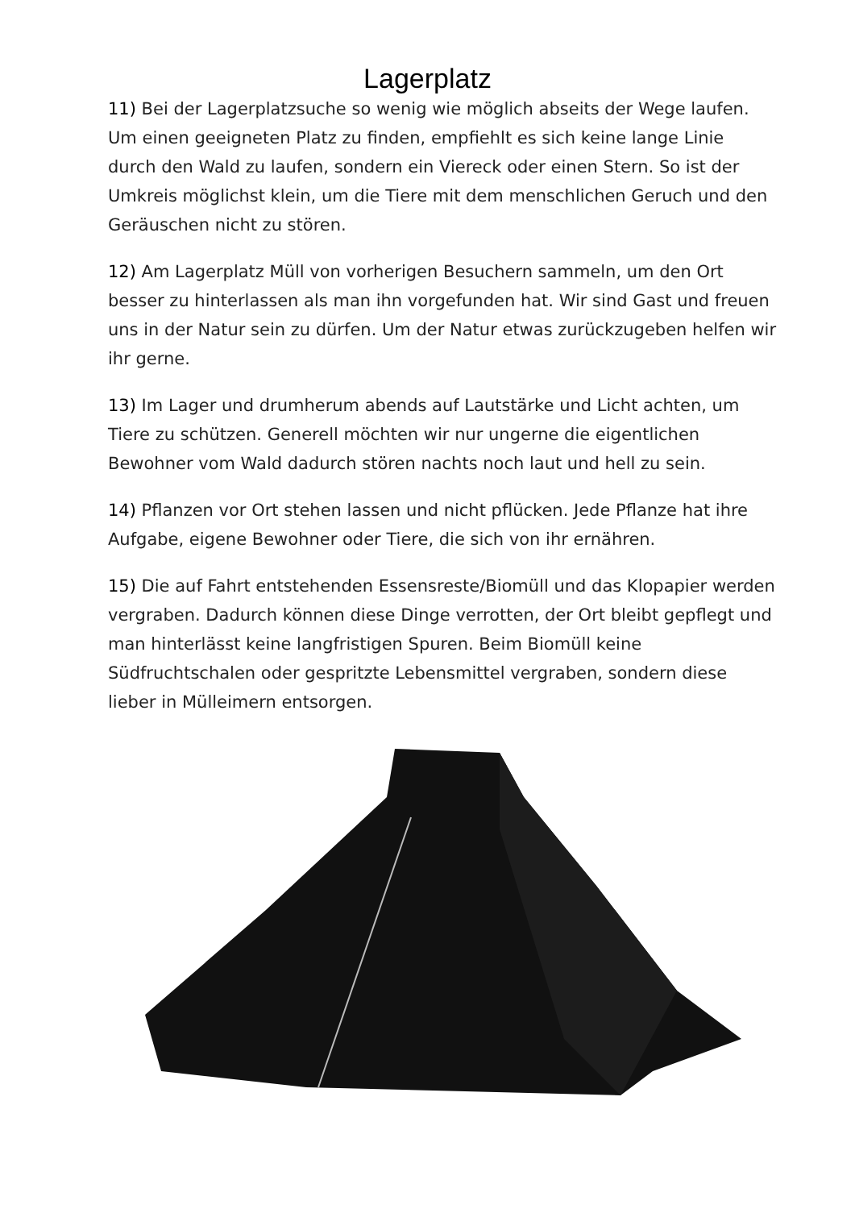Lagerplatz
11) Bei der Lagerplatzsuche so wenig wie möglich abseits der Wege laufen. Um einen geeigneten Platz zu finden, empfiehlt es sich keine lange Linie durch den Wald zu laufen, sondern ein Viereck oder einen Stern. So ist der Umkreis möglichst klein, um die Tiere mit dem menschlichen Geruch und den Geräuschen nicht zu stören.
12) Am Lagerplatz Müll von vorherigen Besuchern sammeln, um den Ort besser zu hinterlassen als man ihn vorgefunden hat. Wir sind Gast und freuen uns in der Natur sein zu dürfen. Um der Natur etwas zurückzugeben helfen wir ihr gerne.
13) Im Lager und drumherum abends auf Lautstärke und Licht achten, um Tiere zu schützen. Generell möchten wir nur ungerne die eigentlichen Bewohner vom Wald dadurch stören nachts noch laut und hell zu sein.
14) Pflanzen vor Ort stehen lassen und nicht pflücken. Jede Pflanze hat ihre Aufgabe, eigene Bewohner oder Tiere, die sich von ihr ernähren.
15) Die auf Fahrt entstehenden Essensreste/Biomüll und das Klopapier werden vergraben. Dadurch können diese Dinge verrotten, der Ort bleibt gepflegt und man hinterlässt keine langfristigen Spuren. Beim Biomüll keine Südfruchtschalen oder gespritzte Lebensmittel vergraben, sondern diese lieber in Mülleimern entsorgen.